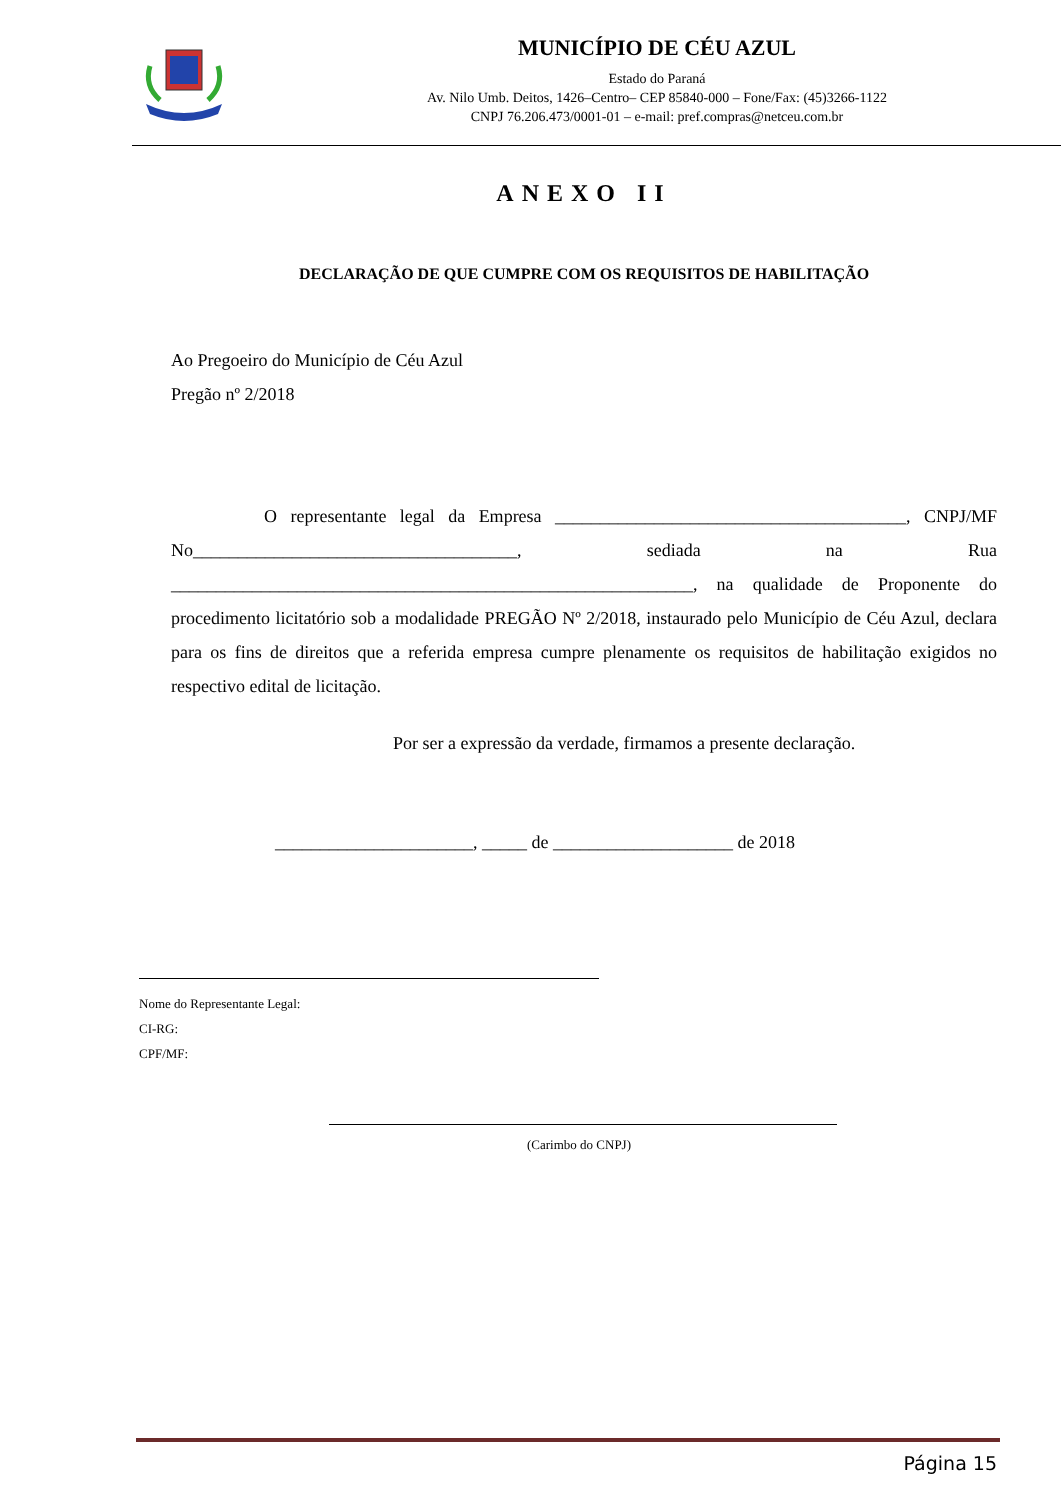MUNICÍPIO DE CÉU AZUL
Estado do Paraná
Av. Nilo Umb. Deitos, 1426–Centro– CEP 85840-000 – Fone/Fax: (45)3266-1122
CNPJ 76.206.473/0001-01 – e-mail: pref.compras@netceu.com.br
ANEXO II
DECLARAÇÃO DE QUE CUMPRE COM OS REQUISITOS DE HABILITAÇÃO
Ao Pregoeiro do Município de Céu Azul
Pregão nº 2/2018
O representante legal da Empresa _______________________________________, CNPJ/MF No____________________________________, sediada na Rua __________________________________________________________, na qualidade de Proponente do procedimento licitatório sob a modalidade PREGÃO Nº 2/2018, instaurado pelo Município de Céu Azul, declara para os fins de direitos que a referida empresa cumpre plenamente os requisitos de habilitação exigidos no respectivo edital de licitação.
Por ser a expressão da verdade, firmamos a presente declaração.
______________________, _____ de ____________________ de 2018
Nome do Representante Legal:
CI-RG:
CPF/MF:
(Carimbo do CNPJ)
Página 15